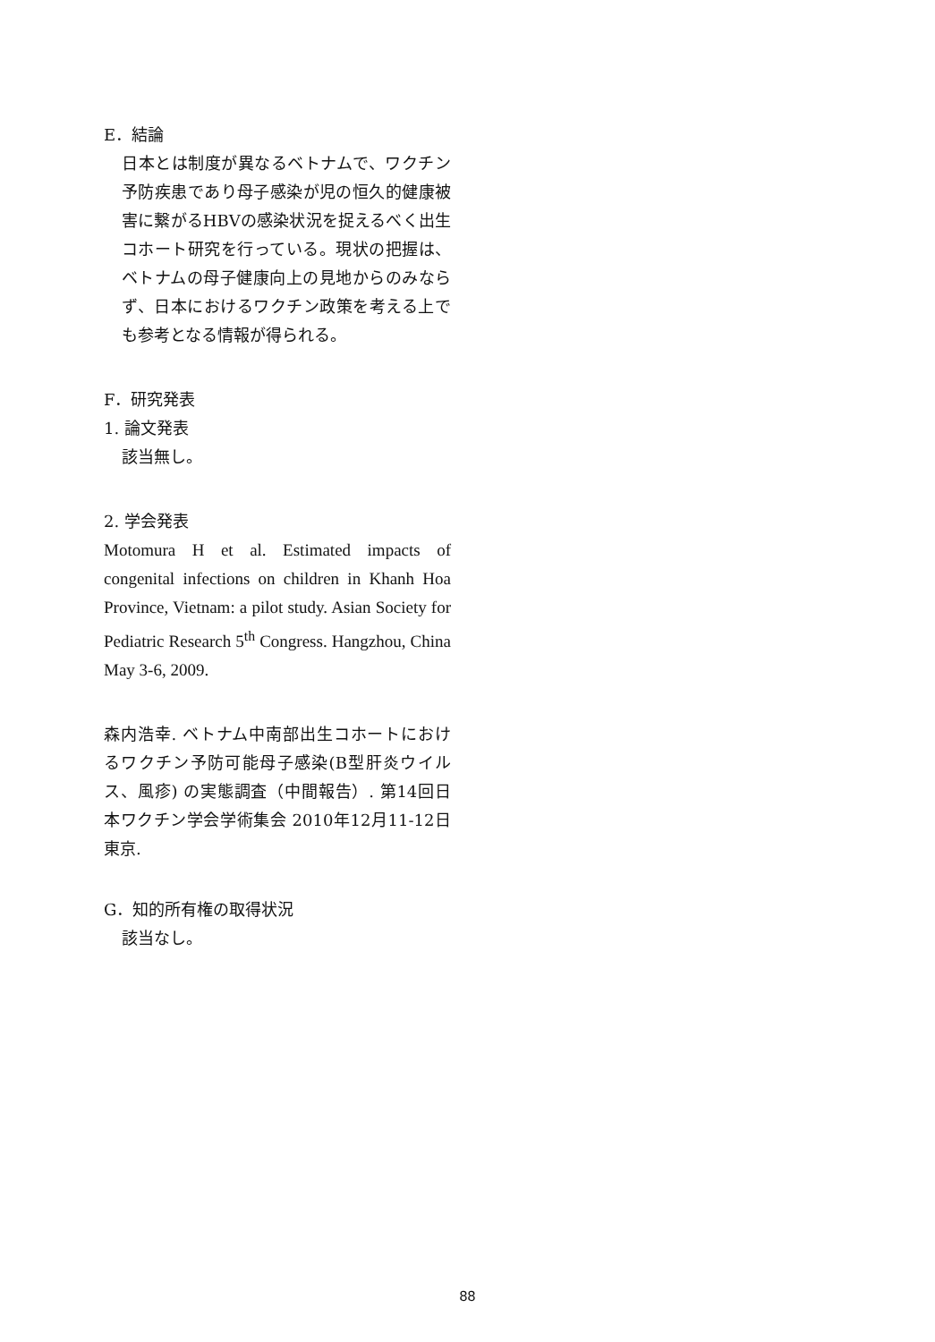E．結論
日本とは制度が異なるベトナムで、ワクチン予防疾患であり母子感染が児の恒久的健康被害に繋がるHBVの感染状況を捉えるべく出生コホート研究を行っている。現状の把握は、ベトナムの母子健康向上の見地からのみならず、日本におけるワクチン政策を考える上でも参考となる情報が得られる。
F．研究発表
1. 論文発表
該当無し。
2. 学会発表
Motomura H et al. Estimated impacts of congenital infections on children in Khanh Hoa Province, Vietnam: a pilot study. Asian Society for Pediatric Research 5<sup>th</sup> Congress. Hangzhou, China May 3-6, 2009.
森内浩幸. ベトナム中南部出生コホートにおけるワクチン予防可能母子感染(B型肝炎ウイルス、風疹) の実態調査（中間報告）. 第14回日本ワクチン学会学術集会 2010年12月11-12日 東京.
G．知的所有権の取得状況
該当なし。
88